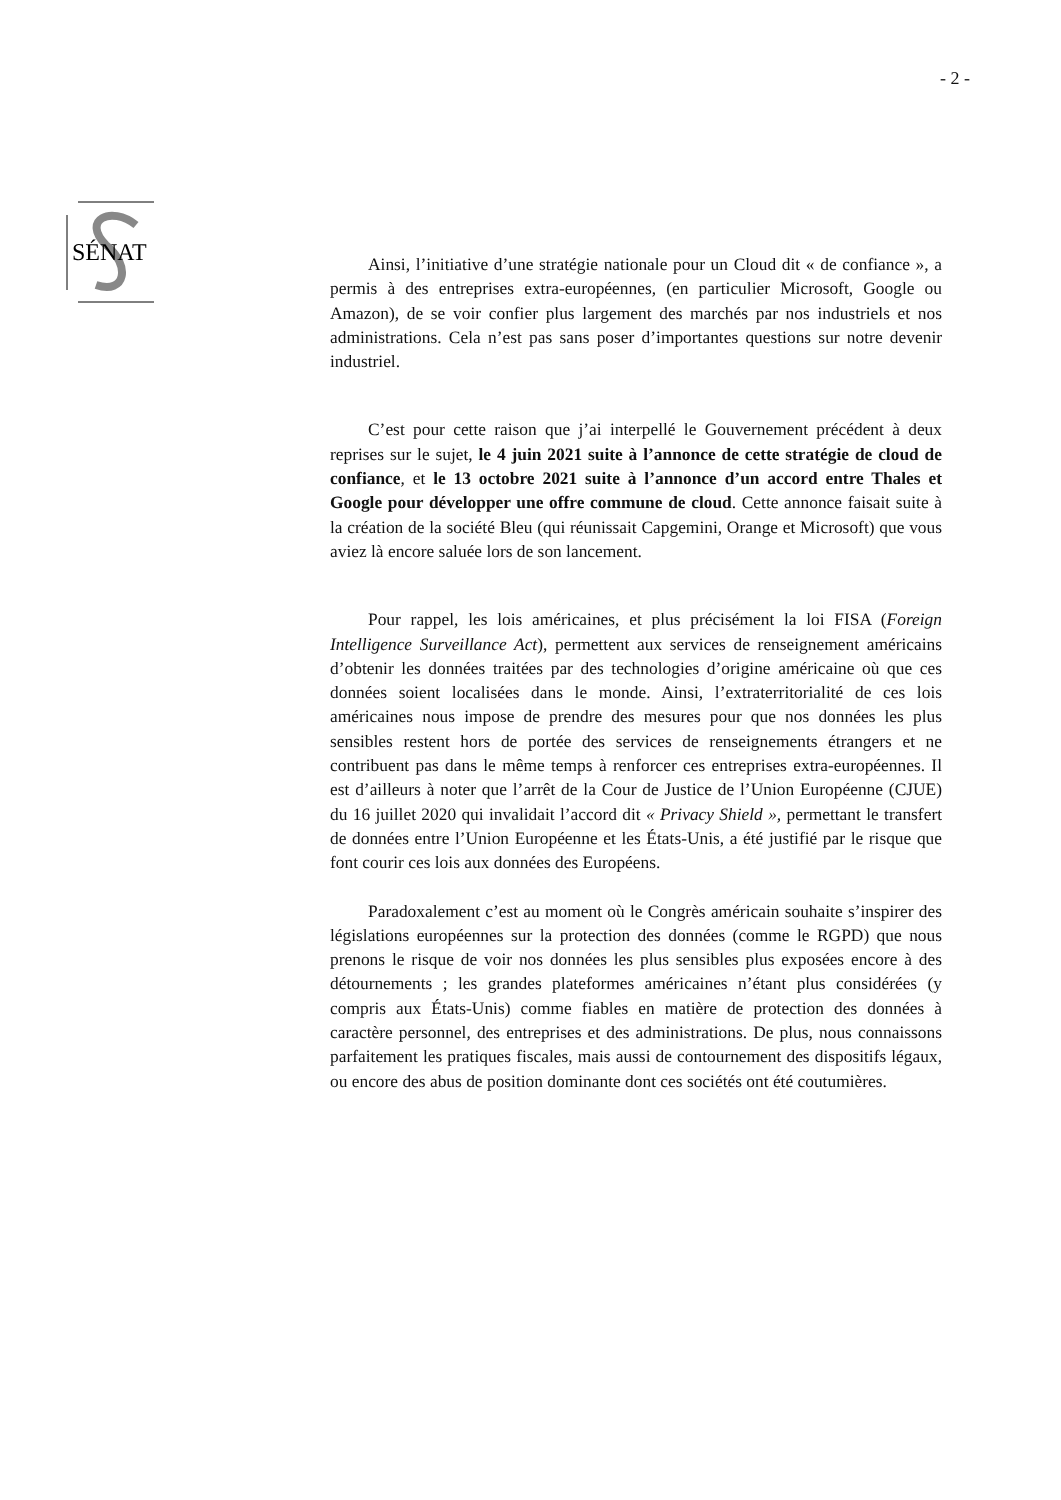- 2 -
SÉNAT
Ainsi, l’initiative d’une stratégie nationale pour un Cloud dit « de confiance », a permis à des entreprises extra-européennes, (en particulier Microsoft, Google ou Amazon), de se voir confier plus largement des marchés par nos industriels et nos administrations. Cela n’est pas sans poser d’importantes questions sur notre devenir industriel.
C’est pour cette raison que j’ai interpellé le Gouvernement précédent à deux reprises sur le sujet, le 4 juin 2021 suite à l’annonce de cette stratégie de cloud de confiance, et le 13 octobre 2021 suite à l’annonce d’un accord entre Thales et Google pour développer une offre commune de cloud. Cette annonce faisait suite à la création de la société Bleu (qui réunissait Capgemini, Orange et Microsoft) que vous aviez là encore saluée lors de son lancement.
Pour rappel, les lois américaines, et plus précisément la loi FISA (Foreign Intelligence Surveillance Act), permettent aux services de renseignement américains d’obtenir les données traitées par des technologies d’origine américaine où que ces données soient localisées dans le monde. Ainsi, l’extraterritorialité de ces lois américaines nous impose de prendre des mesures pour que nos données les plus sensibles restent hors de portée des services de renseignements étrangers et ne contribuent pas dans le même temps à renforcer ces entreprises extra-européennes. Il est d’ailleurs à noter que l’arrêt de la Cour de Justice de l’Union Européenne (CJUE) du 16 juillet 2020 qui invalidait l’accord dit « Privacy Shield », permettant le transfert de données entre l’Union Européenne et les États-Unis, a été justifié par le risque que font courir ces lois aux données des Européens.
Paradoxalement c’est au moment où le Congrès américain souhaite s’inspirer des législations européennes sur la protection des données (comme le RGPD) que nous prenons le risque de voir nos données les plus sensibles plus exposées encore à des détournements ; les grandes plateformes américaines n’étant plus considérées (y compris aux États-Unis) comme fiables en matière de protection des données à caractère personnel, des entreprises et des administrations. De plus, nous connaissons parfaitement les pratiques fiscales, mais aussi de contournement des dispositifs légaux, ou encore des abus de position dominante dont ces sociétés ont été coutumières.